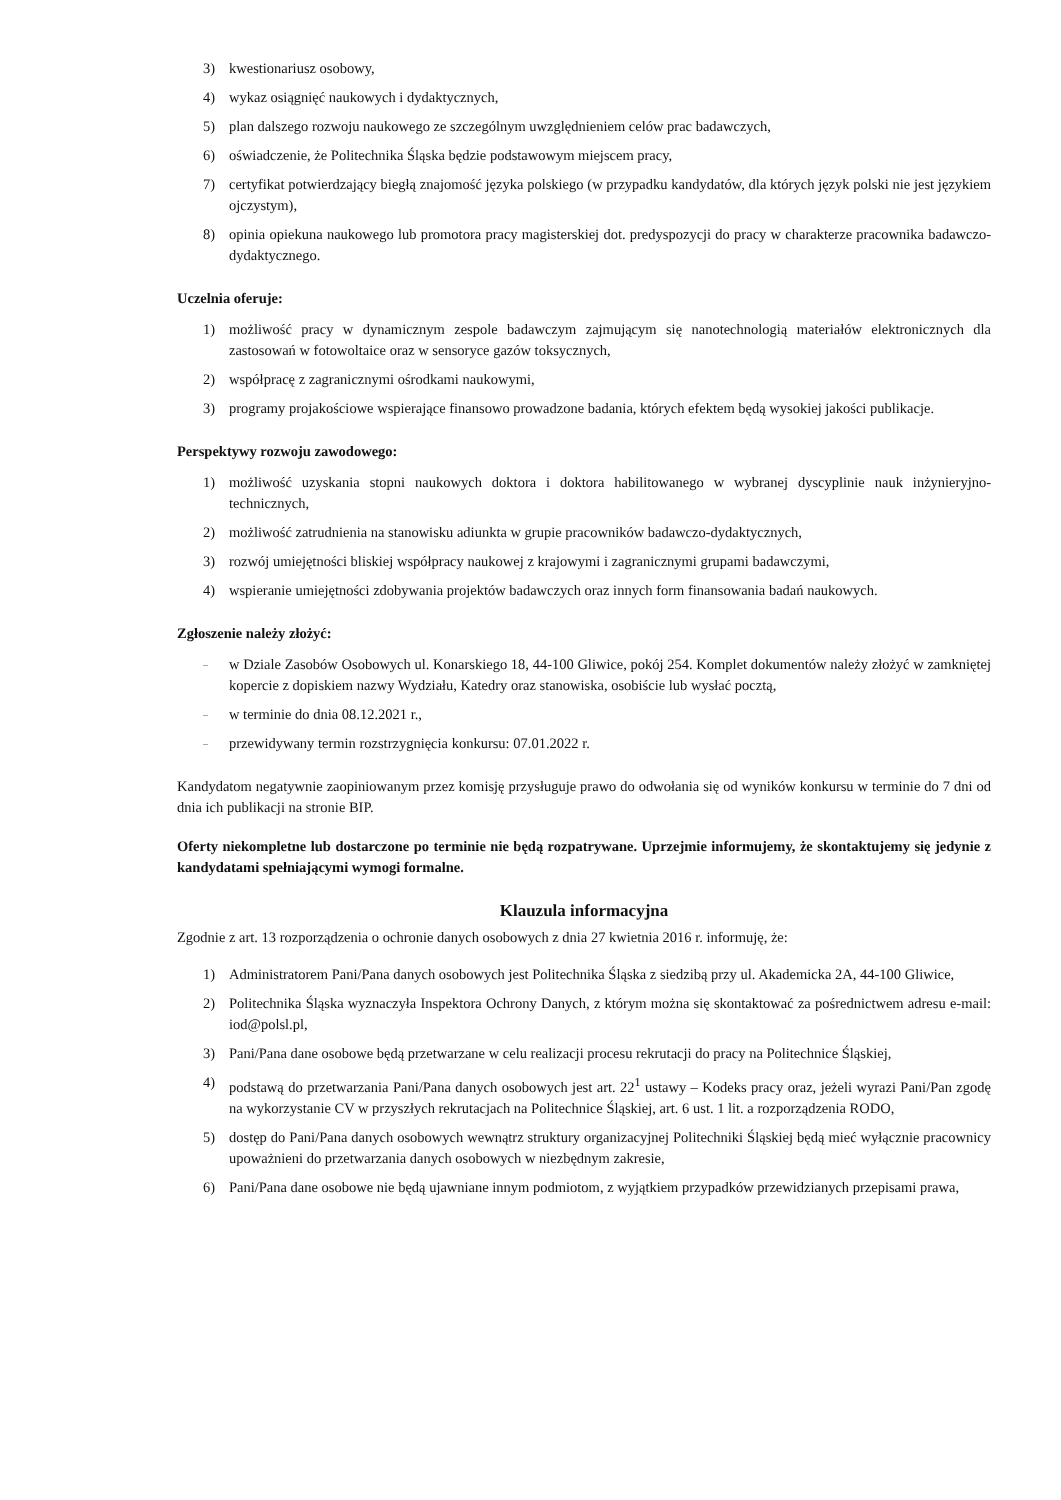3) kwestionariusz osobowy,
4) wykaz osiągnięć naukowych i dydaktycznych,
5) plan dalszego rozwoju naukowego ze szczególnym uwzględnieniem celów prac badawczych,
6) oświadczenie, że Politechnika Śląska będzie podstawowym miejscem pracy,
7) certyfikat potwierdzający biegłą znajomość języka polskiego (w przypadku kandydatów, dla których język polski nie jest językiem ojczystym),
8) opinia opiekuna naukowego lub promotora pracy magisterskiej dot. predyspozycji do pracy w charakterze pracownika badawczo-dydaktycznego.
Uczelnia oferuje:
1) możliwość pracy w dynamicznym zespole badawczym zajmującym się nanotechnologią materiałów elektronicznych dla zastosowań w fotowoltaice oraz w sensoryce gazów toksycznych,
2) współpracę z zagranicznymi ośrodkami naukowymi,
3) programy projakościowe wspierające finansowo prowadzone badania, których efektem będą wysokiej jakości publikacje.
Perspektywy rozwoju zawodowego:
1) możliwość uzyskania stopni naukowych doktora i doktora habilitowanego w wybranej dyscyplinie nauk inżynieryjno-technicznych,
2) możliwość zatrudnienia na stanowisku adiunkta w grupie pracowników badawczo-dydaktycznych,
3) rozwój umiejętności bliskiej współpracy naukowej z krajowymi i zagranicznymi grupami badawczymi,
4) wspieranie umiejętności zdobywania projektów badawczych oraz innych form finansowania badań naukowych.
Zgłoszenie należy złożyć:
– w Dziale Zasobów Osobowych ul. Konarskiego 18, 44-100 Gliwice, pokój 254. Komplet dokumentów należy złożyć w zamkniętej kopercie z dopiskiem nazwy Wydziału, Katedry oraz stanowiska, osobiście lub wysłać pocztą,
– w terminie do dnia 08.12.2021 r.,
– przewidywany termin rozstrzygnięcia konkursu: 07.01.2022 r.
Kandydatom negatywnie zaopiniowanym przez komisję przysługuje prawo do odwołania się od wyników konkursu w terminie do 7 dni od dnia ich publikacji na stronie BIP.
Oferty niekompletne lub dostarczone po terminie nie będą rozpatrywane. Uprzejmie informujemy, że skontaktujemy się jedynie z kandydatami spełniającymi wymogi formalne.
Klauzula informacyjna
Zgodnie z art. 13 rozporządzenia o ochronie danych osobowych z dnia 27 kwietnia 2016 r. informuję, że:
1) Administratorem Pani/Pana danych osobowych jest Politechnika Śląska z siedzibą przy ul. Akademicka 2A, 44-100 Gliwice,
2) Politechnika Śląska wyznaczyła Inspektora Ochrony Danych, z którym można się skontaktować za pośrednictwem adresu e-mail: iod@polsl.pl,
3) Pani/Pana dane osobowe będą przetwarzane w celu realizacji procesu rekrutacji do pracy na Politechnice Śląskiej,
4) podstawą do przetwarzania Pani/Pana danych osobowych jest art. 22<sup>1</sup> ustawy – Kodeks pracy oraz, jeżeli wyrazi Pani/Pan zgodę na wykorzystanie CV w przyszłych rekrutacjach na Politechnice Śląskiej, art. 6 ust. 1 lit. a rozporządzenia RODO,
5) dostęp do Pani/Pana danych osobowych wewnątrz struktury organizacyjnej Politechniki Śląskiej będą mieć wyłącznie pracownicy upoważnieni do przetwarzania danych osobowych w niezbędnym zakresie,
6) Pani/Pana dane osobowe nie będą ujawniane innym podmiotom, z wyjątkiem przypadków przewidzianych przepisami prawa,